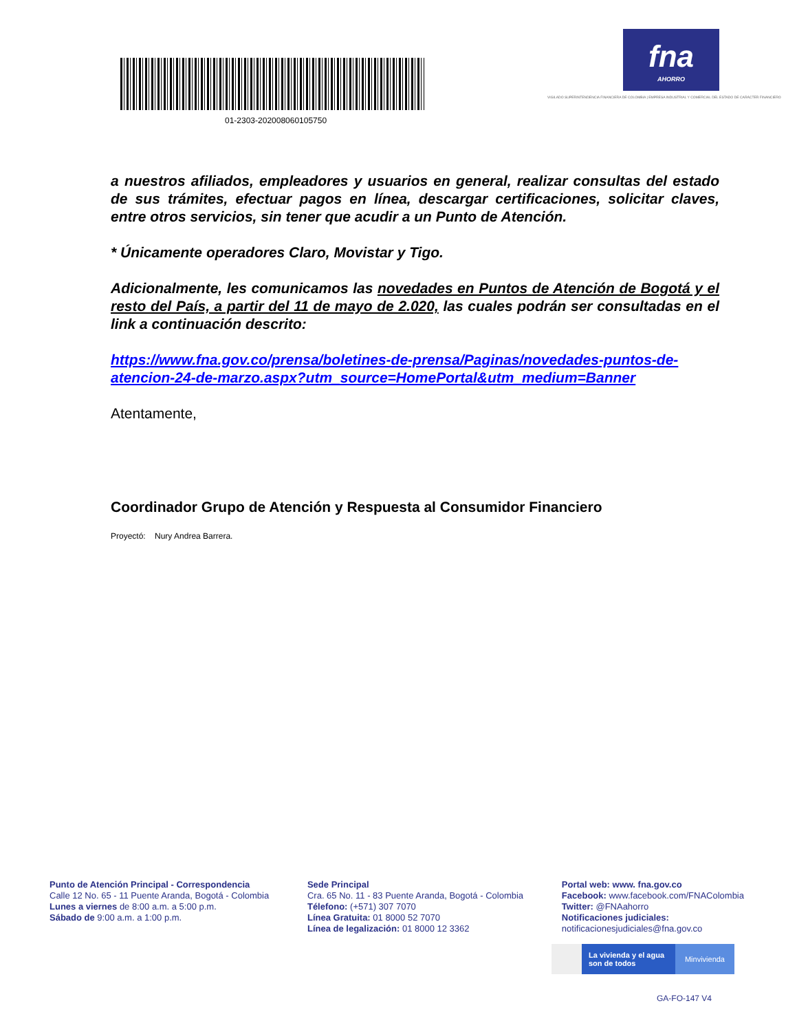01-2303-202008060105750
fna
AHORRO
VIGILADO SUPERINTENDENCIA FINANCIERA DE COLOMBIA | EMPRESA INDUSTRIAL Y COMERCIAL DEL ESTADO DE CARÁCTER FINANCIERO
a nuestros afiliados, empleadores y usuarios en general, realizar consultas del estado de sus trámites, efectuar pagos en línea, descargar certificaciones, solicitar claves, entre otros servicios, sin tener que acudir a un Punto de Atención.
* Únicamente operadores Claro, Movistar y Tigo.
Adicionalmente, les comunicamos las novedades en Puntos de Atención de Bogotá y el resto del País, a partir del 11 de mayo de 2.020, las cuales podrán ser consultadas en el link a continuación descrito:
https://www.fna.gov.co/prensa/boletines-de-prensa/Paginas/novedades-puntos-de-atencion-24-de-marzo.aspx?utm_source=HomePortal&utm_medium=Banner
Atentamente,
Coordinador Grupo de Atención y Respuesta al Consumidor Financiero
Proyectó: Nury Andrea Barrera.
Punto de Atención Principal - Correspondencia
Calle 12 No. 65 - 11 Puente Aranda, Bogotá - Colombia
Lunes a viernes de 8:00 a.m. a 5:00 p.m.
Sábado de 9:00 a.m. a 1:00 p.m.
Sede Principal
Cra. 65 No. 11 - 83 Puente Aranda, Bogotá - Colombia
Télefono: (+571) 307 7070
Línea Gratuita: 01 8000 52 7070
Línea de legalización: 01 8000 12 3362
Portal web: www. fna.gov.co
Facebook: www.facebook.com/FNAColombia
Twitter: @FNAahorro
Notificaciones judiciales:
notificacionesjudiciales@fna.gov.co
La vivienda y el agua
son de todos Minvivienda
GA-FO-147 V4